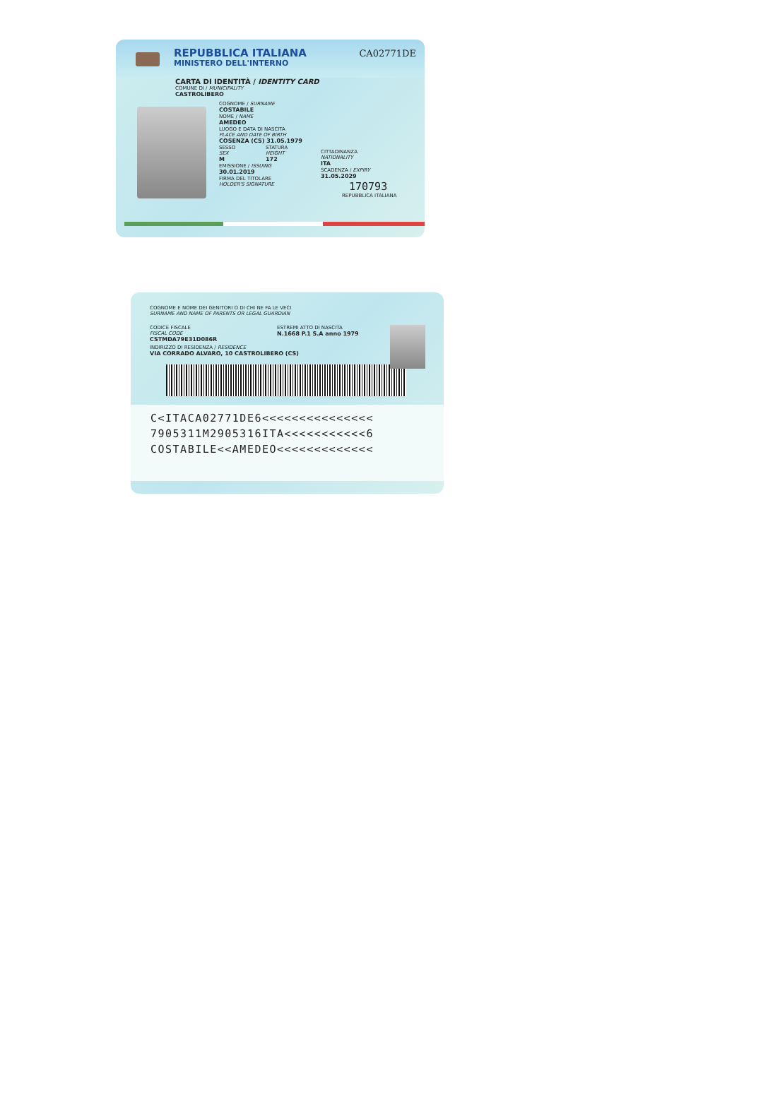REPUBBLICA ITALIANA
MINISTERO DELL'INTERNO
CA02771DE
CARTA DI IDENTITÀ / IDENTITY CARD
COMUNE DI / MUNICIPALITY
CASTROLIBERO
COGNOME / SURNAME
COSTABILE
NOME / NAME
AMEDEO
LUOGO E DATA DI NASCITA
PLACE AND DATE OF BIRTH
COSENZA (CS) 31.05.1979
SESSO
SEX
M
STATURA
HEIGHT
172
EMISSIONE / ISSUING
30.01.2019
FIRMA DEL TITOLARE
HOLDER'S SIGNATURE
CITTADINANZA
NATIONALITY
ITA
SCADENZA / EXPIRY
31.05.2029
170793
REPUBBLICA ITALIANA
COGNOME E NOME DEI GENITORI O DI CHI NE FA LE VECI
SURNAME AND NAME OF PARENTS OR LEGAL GUARDIAN
CODICE FISCALE
FISCAL CODE
CSTMDA79E31D086R
ESTREMI ATTO DI NASCITA
N.1668 P.1 S.A anno 1979
INDIRIZZO DI RESIDENZA / RESIDENCE
VIA CORRADO ALVARO, 10 CASTROLIBERO (CS)
C<ITACA02771DE6<<<<<<<<<<<<<<<
7905311M2905316ITA<<<<<<<<<<<6
COSTABILE<<AMEDEO<<<<<<<<<<<<<